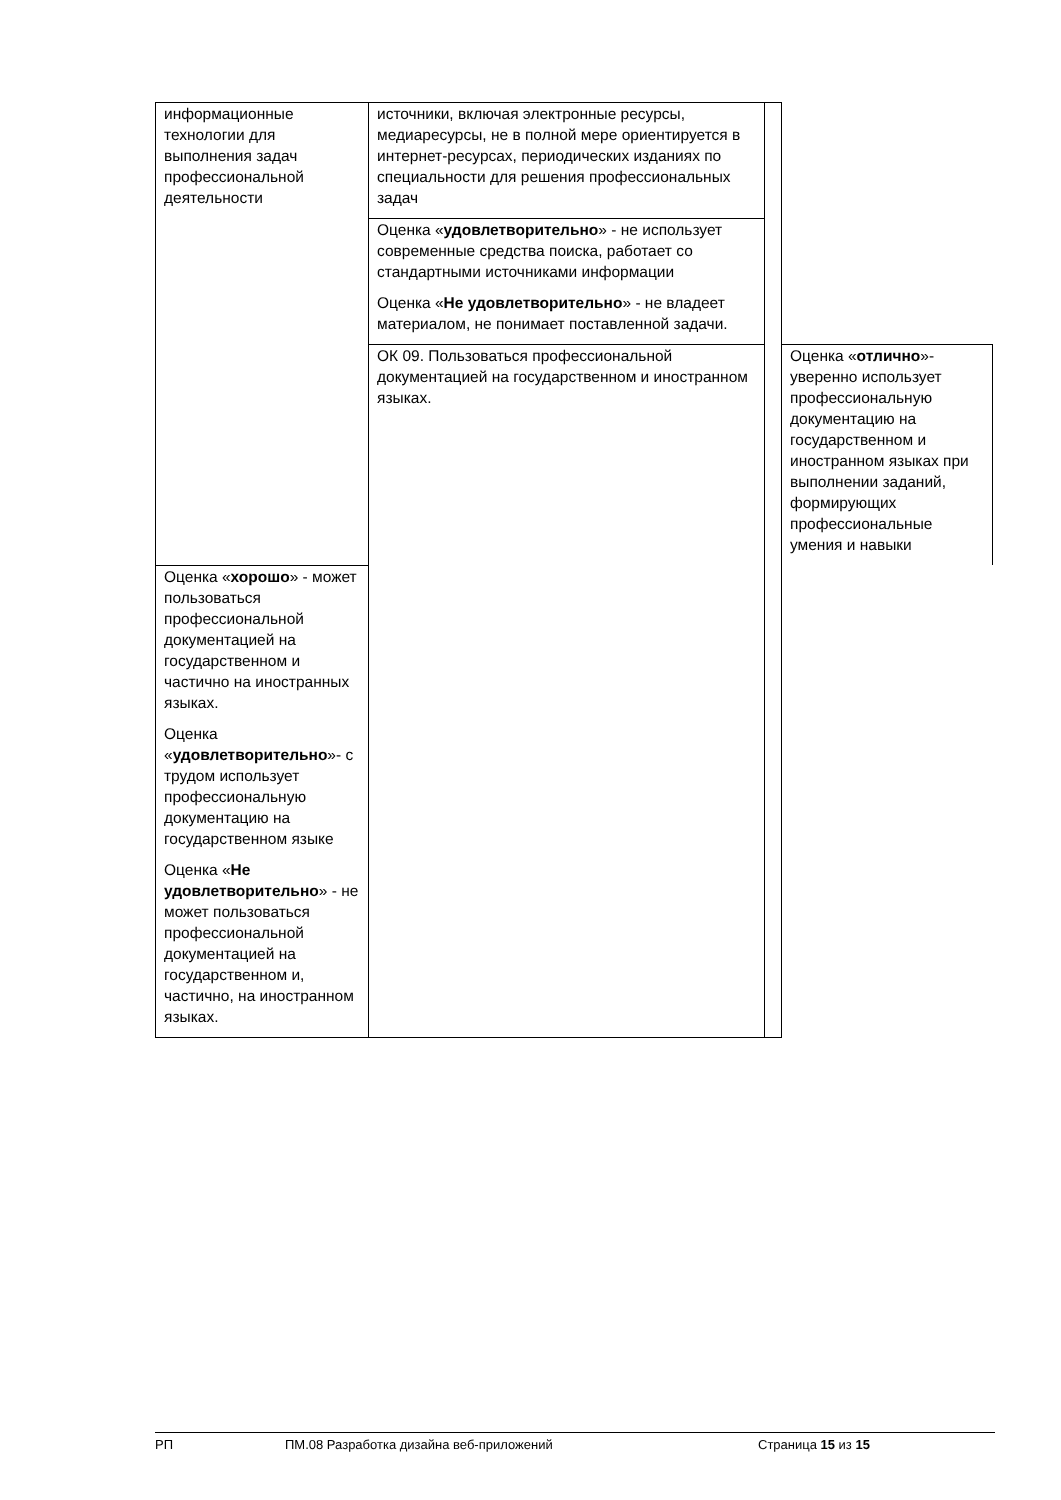| информационные технологии для выполнения задач профессиональной деятельности | источники, включая электронные ресурсы, медиаресурсы, не в полной мере ориентируется в интернет-ресурсах, периодических изданиях по специальности для решения профессиональных задач | | |
| | Оценка « удовлетворительно » - не использует современные средства поиска, работает со стандартными источниками информации | | |
| | Оценка « Не удовлетворительно » - не владеет материалом, не понимает поставленной задачи. | | |
| | ОК 09. Пользоваться профессиональной документацией на государственном и иностранном языках. | | Оценка « отлично »- уверенно использует профессиональную документацию на государственном и иностранном языках при выполнении заданий, формирующих профессиональные умения и навыки |
| Оценка « хорошо » - может пользоваться профессиональной документацией на государственном и частично на иностранных языках. | | | |
| Оценка « удовлетворительно »- с трудом использует профессиональную документацию на государственном языке | | | |
| Оценка « Не удовлетворительно » - не может пользоваться профессиональной документацией на государственном и, частично, на иностранном языках. | | | |
РП ПМ.08 Разработка дизайна веб-приложений Страница 15 из 15